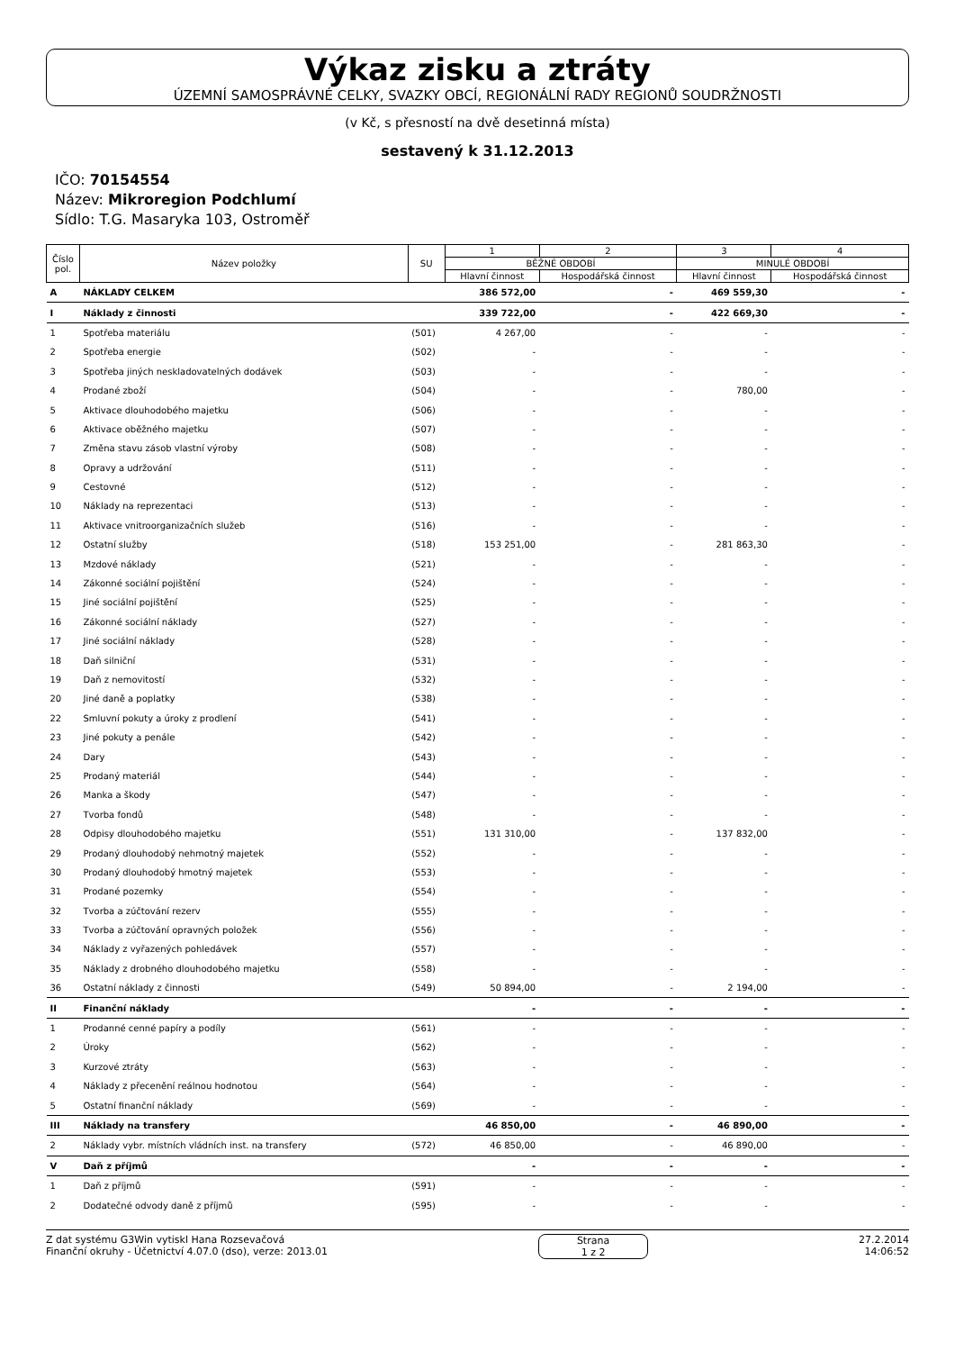Výkaz zisku a ztráty
ÚZEMNÍ SAMOSPRÁVNÉ CELKY, SVAZKY OBCÍ, REGIONÁLNÍ RADY REGIONŮ SOUDRŽNOSTI
(v Kč, s přesností na dvě desetinná místa)
sestavený k 31.12.2013
IČO: 70154554
Název: Mikroregion Podchlumí
Sídlo: T.G. Masaryka 103, Ostroměř
| Číslo pol. | Název položky | SU | 1 | 2 | 3 | 4 |
| --- | --- | --- | --- | --- | --- | --- |
| | | | BĚŽNÉ OBDOBÍ | | MINULÉ OBDOBÍ | |
| | | | Hlavní činnost | Hospodářská činnost | Hlavní činnost | Hospodářská činnost |
| A | NÁKLADY CELKEM | | 386 572,00 | - | 469 559,30 | - |
| I | Náklady z činnosti | | 339 722,00 | - | 422 669,30 | - |
| 1 | Spotřeba materiálu | (501) | 4 267,00 | - | - | - |
| 2 | Spotřeba energie | (502) | - | - | - | - |
| 3 | Spotřeba jiných neskladovatelných dodávek | (503) | - | - | - | - |
| 4 | Prodané zboží | (504) | - | - | 780,00 | - |
| 5 | Aktivace dlouhodobého majetku | (506) | - | - | - | - |
| 6 | Aktivace oběžného majetku | (507) | - | - | - | - |
| 7 | Změna stavu zásob vlastní výroby | (508) | - | - | - | - |
| 8 | Opravy a udržování | (511) | - | - | - | - |
| 9 | Cestovné | (512) | - | - | - | - |
| 10 | Náklady na reprezentaci | (513) | - | - | - | - |
| 11 | Aktivace vnitroorganizačních služeb | (516) | - | - | - | - |
| 12 | Ostatní služby | (518) | 153 251,00 | - | 281 863,30 | - |
| 13 | Mzdové náklady | (521) | - | - | - | - |
| 14 | Zákonné sociální pojištění | (524) | - | - | - | - |
| 15 | Jiné sociální pojištění | (525) | - | - | - | - |
| 16 | Zákonné sociální náklady | (527) | - | - | - | - |
| 17 | Jiné sociální náklady | (528) | - | - | - | - |
| 18 | Daň silniční | (531) | - | - | - | - |
| 19 | Daň z nemovitostí | (532) | - | - | - | - |
| 20 | Jiné daně a poplatky | (538) | - | - | - | - |
| 22 | Smluvní pokuty a úroky z prodlení | (541) | - | - | - | - |
| 23 | Jiné pokuty a penále | (542) | - | - | - | - |
| 24 | Dary | (543) | - | - | - | - |
| 25 | Prodaný materiál | (544) | - | - | - | - |
| 26 | Manka a škody | (547) | - | - | - | - |
| 27 | Tvorba fondů | (548) | - | - | - | - |
| 28 | Odpisy dlouhodobého majetku | (551) | 131 310,00 | - | 137 832,00 | - |
| 29 | Prodaný dlouhodobý nehmotný majetek | (552) | - | - | - | - |
| 30 | Prodaný dlouhodobý hmotný majetek | (553) | - | - | - | - |
| 31 | Prodané pozemky | (554) | - | - | - | - |
| 32 | Tvorba a zúčtování rezerv | (555) | - | - | - | - |
| 33 | Tvorba a zúčtování opravných položek | (556) | - | - | - | - |
| 34 | Náklady z vyřazených pohledávek | (557) | - | - | - | - |
| 35 | Náklady z drobného dlouhodobého majetku | (558) | - | - | - | - |
| 36 | Ostatní náklady z činnosti | (549) | 50 894,00 | - | 2 194,00 | - |
| II | Finanční náklady | | - | - | - | - |
| 1 | Prodanné cenné papíry a podíly | (561) | - | - | - | - |
| 2 | Úroky | (562) | - | - | - | - |
| 3 | Kurzové ztráty | (563) | - | - | - | - |
| 4 | Náklady z přecenění reálnou hodnotou | (564) | - | - | - | - |
| 5 | Ostatní finanční náklady | (569) | - | - | - | - |
| III | Náklady na transfery | | 46 850,00 | - | 46 890,00 | - |
| 2 | Náklady vybr. místních vládních inst. na transfery | (572) | 46 850,00 | - | 46 890,00 | - |
| V | Daň z příjmů | | - | - | - | - |
| 1 | Daň z příjmů | (591) | - | - | - | - |
| 2 | Dodatečné odvody daně z příjmů | (595) | - | - | - | - |
Z dat systému G3Win vytiskl Hana Rozsevačová
Finanční okruhy - Účetnictví 4.07.0 (dso), verze: 2013.01
Strana
1 z 2
27.2.2014
14:06:52